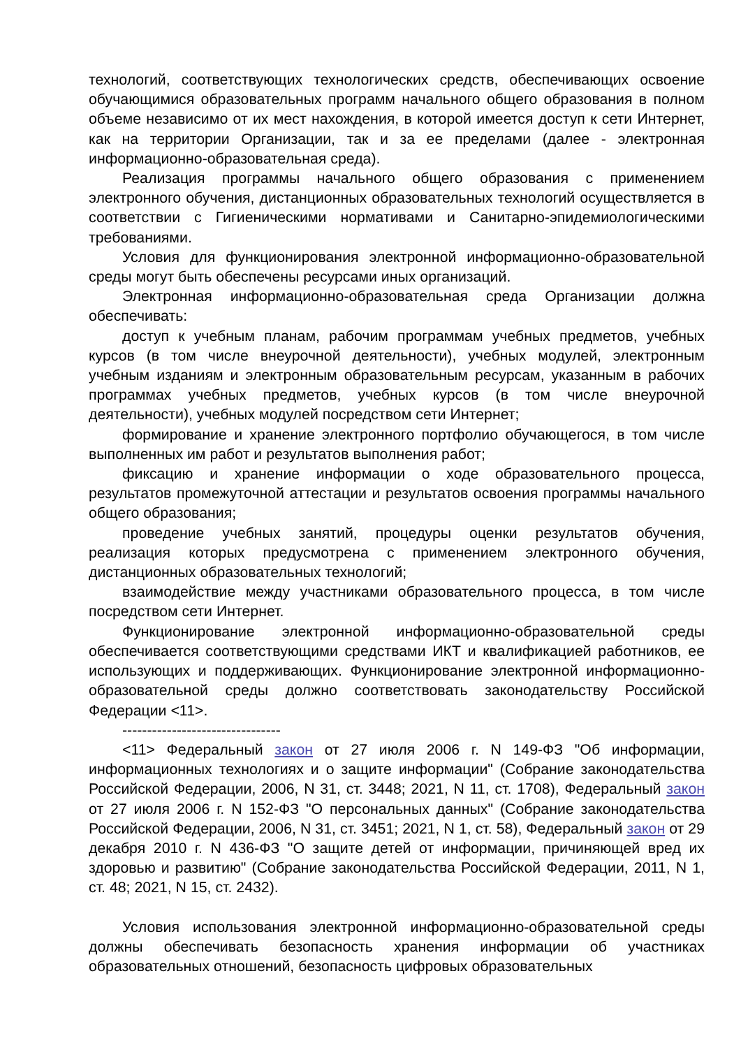технологий, соответствующих технологических средств, обеспечивающих освоение обучающимися образовательных программ начального общего образования в полном объеме независимо от их мест нахождения, в которой имеется доступ к сети Интернет, как на территории Организации, так и за ее пределами (далее - электронная информационно-образовательная среда).
Реализация программы начального общего образования с применением электронного обучения, дистанционных образовательных технологий осуществляется в соответствии с Гигиеническими нормативами и Санитарно-эпидемиологическими требованиями.
Условия для функционирования электронной информационно-образовательной среды могут быть обеспечены ресурсами иных организаций.
Электронная информационно-образовательная среда Организации должна обеспечивать:
доступ к учебным планам, рабочим программам учебных предметов, учебных курсов (в том числе внеурочной деятельности), учебных модулей, электронным учебным изданиям и электронным образовательным ресурсам, указанным в рабочих программах учебных предметов, учебных курсов (в том числе внеурочной деятельности), учебных модулей посредством сети Интернет;
формирование и хранение электронного портфолио обучающегося, в том числе выполненных им работ и результатов выполнения работ;
фиксацию и хранение информации о ходе образовательного процесса, результатов промежуточной аттестации и результатов освоения программы начального общего образования;
проведение учебных занятий, процедуры оценки результатов обучения, реализация которых предусмотрена с применением электронного обучения, дистанционных образовательных технологий;
взаимодействие между участниками образовательного процесса, в том числе посредством сети Интернет.
Функционирование электронной информационно-образовательной среды обеспечивается соответствующими средствами ИКТ и квалификацией работников, ее использующих и поддерживающих. Функционирование электронной информационно-образовательной среды должно соответствовать законодательству Российской Федерации <11>.
--------------------------------
<11> Федеральный закон от 27 июля 2006 г. N 149-ФЗ "Об информации, информационных технологиях и о защите информации" (Собрание законодательства Российской Федерации, 2006, N 31, ст. 3448; 2021, N 11, ст. 1708), Федеральный закон от 27 июля 2006 г. N 152-ФЗ "О персональных данных" (Собрание законодательства Российской Федерации, 2006, N 31, ст. 3451; 2021, N 1, ст. 58), Федеральный закон от 29 декабря 2010 г. N 436-ФЗ "О защите детей от информации, причиняющей вред их здоровью и развитию" (Собрание законодательства Российской Федерации, 2011, N 1, ст. 48; 2021, N 15, ст. 2432).
Условия использования электронной информационно-образовательной среды должны обеспечивать безопасность хранения информации об участниках образовательных отношений, безопасность цифровых образовательных